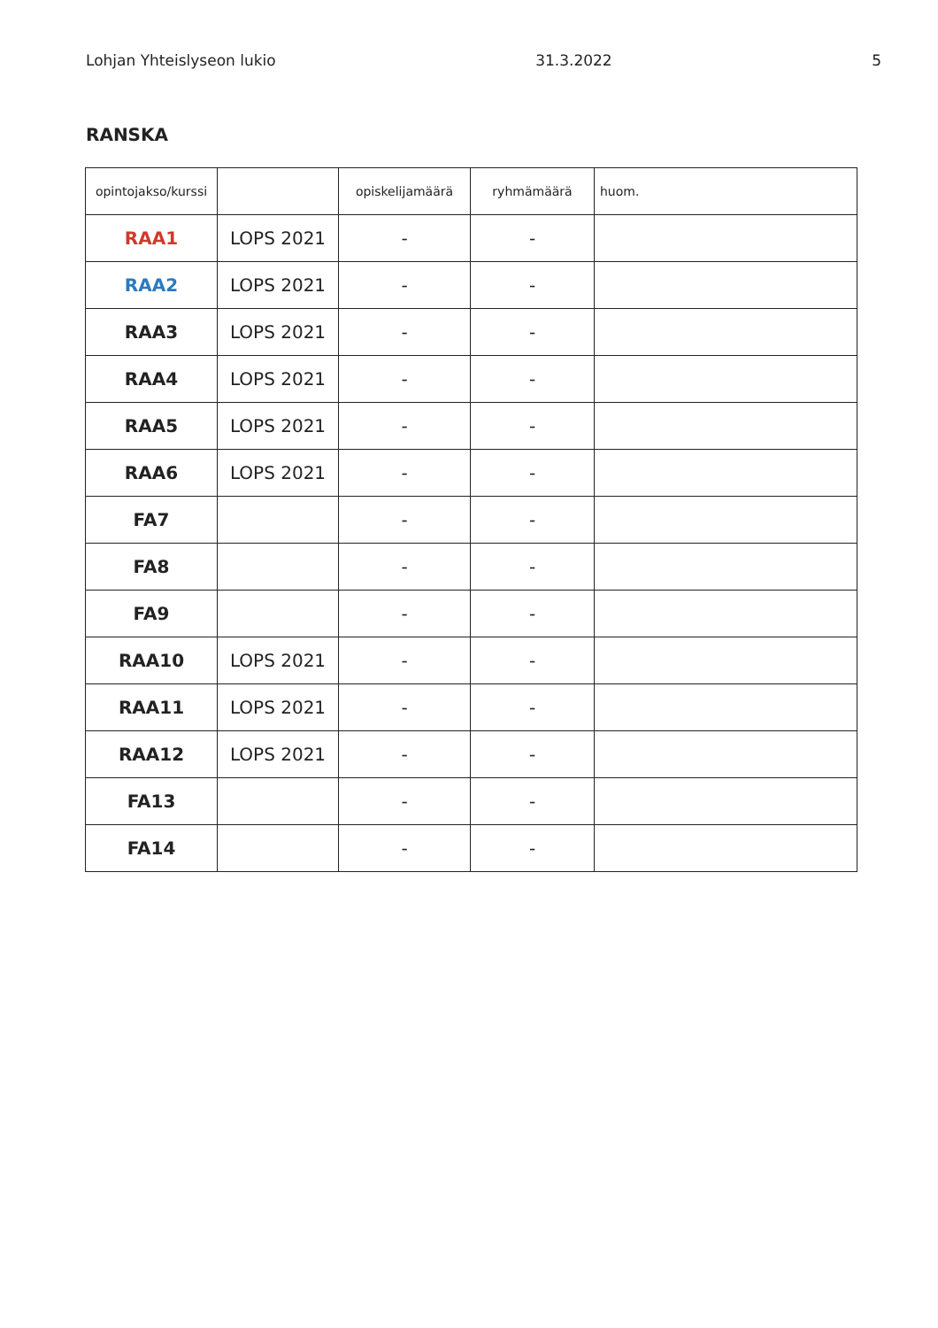Lohjan Yhteislyseon lukio 31.3.2022 5
RANSKA
| opintojakso/kurssi | | opiskelijamäärä | ryhmämäärä | huom. |
| --- | --- | --- | --- | --- |
| RAA1 | LOPS 2021 | - | - | |
| RAA2 | LOPS 2021 | - | - | |
| RAA3 | LOPS 2021 | - | - | |
| RAA4 | LOPS 2021 | - | - | |
| RAA5 | LOPS 2021 | - | - | |
| RAA6 | LOPS 2021 | - | - | |
| FA7 | | - | - | |
| FA8 | | - | - | |
| FA9 | | - | - | |
| RAA10 | LOPS 2021 | - | - | |
| RAA11 | LOPS 2021 | - | - | |
| RAA12 | LOPS 2021 | - | - | |
| FA13 | | - | - | |
| FA14 | | - | - | |